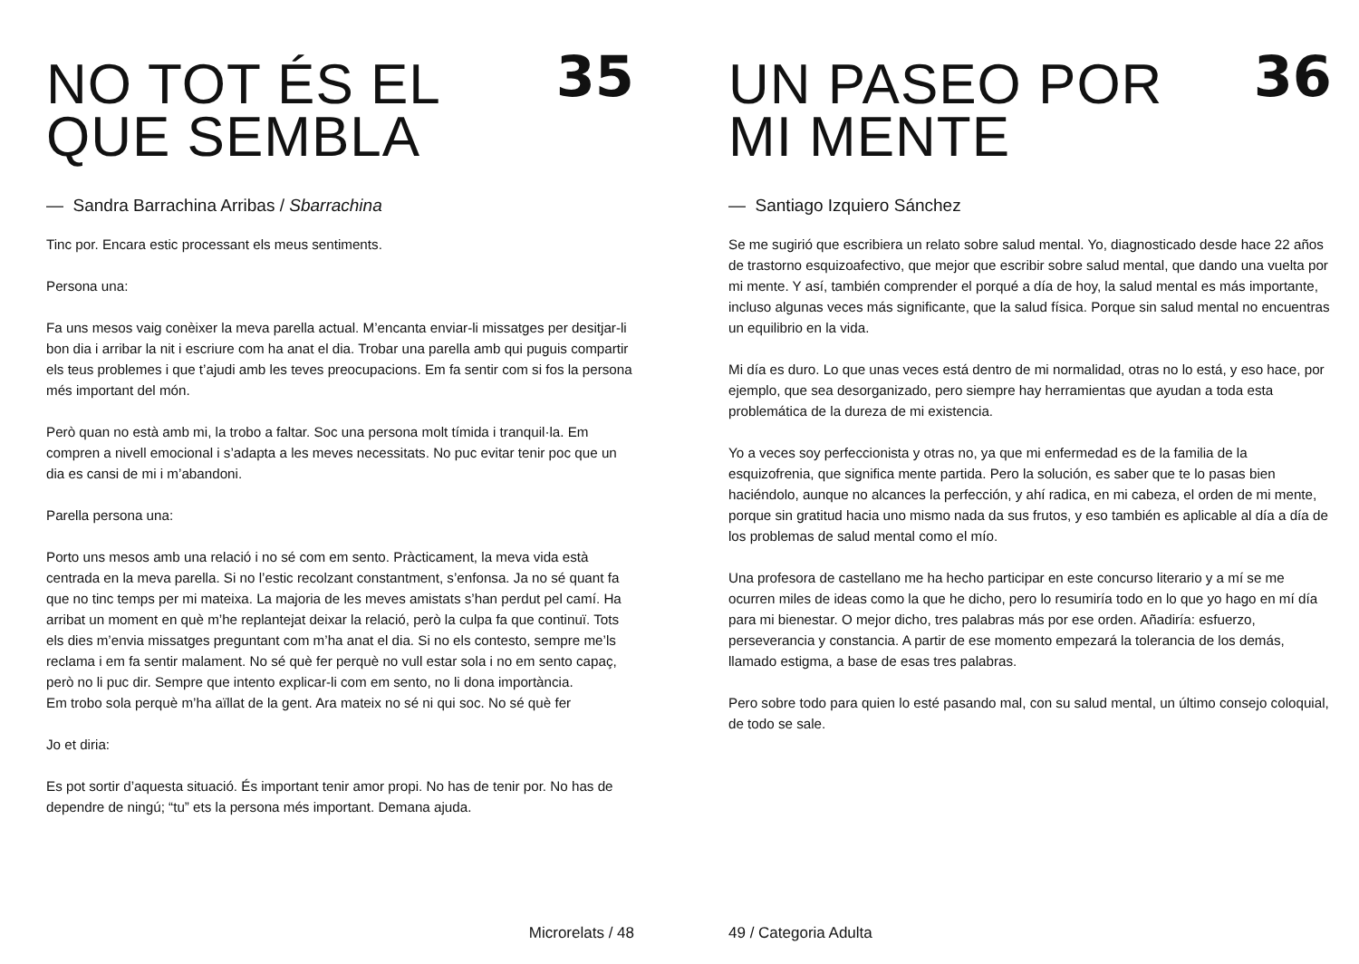NO TOT ÉS EL
QUE SEMBLA
35
— Sandra Barrachina Arribas / Sbarrachina
Tinc por. Encara estic processant els meus sentiments.
Persona una:
Fa uns mesos vaig conèixer la meva parella actual. M’encanta enviar-li missatges per desitjar-li bon dia i arribar la nit i escriure com ha anat el dia. Trobar una parella amb qui puguis compartir els teus problemes i que t’ajudi amb les teves preocupacions. Em fa sentir com si fos la persona més important del món.
Però quan no està amb mi, la trobo a faltar. Soc una persona molt tímida i tranquil·la. Em compren a nivell emocional i s’adapta a les meves necessitats. No puc evitar tenir poc que un dia es cansi de mi i m’abandoni.
Parella persona una:
Porto uns mesos amb una relació i no sé com em sento. Pràcticament, la meva vida està centrada en la meva parella. Si no l’estic recolzant constantment, s’enfonsa. Ja no sé quant fa que no tinc temps per mi mateixa. La majoria de les meves amistats s’han perdut pel camí. Ha arribat un moment en què m’he replantejat deixar la relació, però la culpa fa que continuï. Tots els dies m’envia missatges preguntant com m’ha anat el dia. Si no els contesto, sempre me’ls reclama i em fa sentir malament. No sé què fer perquè no vull estar sola i no em sento capaç, però no li puc dir. Sempre que intento explicar-li com em sento, no li dona importància.
Em trobo sola perquè m’ha aïllat de la gent. Ara mateix no sé ni qui soc. No sé què fer
Jo et diria:
Es pot sortir d’aquesta situació. És important tenir amor propi. No has de tenir por. No has de dependre de ningú; “tu” ets la persona més important. Demana ajuda.
Microrelats / 48
UN PASEO POR
MI MENTE
36
— Santiago Izquiero Sánchez
Se me sugirió que escribiera un relato sobre salud mental. Yo, diagnosticado desde hace 22 años de trastorno esquizoafectivo, que mejor que escribir sobre salud mental, que dando una vuelta por mi mente. Y así, también comprender el porqué a día de hoy, la salud mental es más importante, incluso algunas veces más significante, que la salud física. Porque sin salud mental no encuentras un equilibrio en la vida.
Mi día es duro. Lo que unas veces está dentro de mi normalidad, otras no lo está, y eso hace, por ejemplo, que sea desorganizado, pero siempre hay herramientas que ayudan a toda esta problemática de la dureza de mi existencia.
Yo a veces soy perfeccionista y otras no, ya que mi enfermedad es de la familia de la esquizofrenia, que significa mente partida. Pero la solución, es saber que te lo pasas bien haciéndolo, aunque no alcances la perfección, y ahí radica, en mi cabeza, el orden de mi mente, porque sin gratitud hacia uno mismo nada da sus frutos, y eso también es aplicable al día a día de los problemas de salud mental como el mío.
Una profesora de castellano me ha hecho participar en este concurso literario y a mí se me ocurren miles de ideas como la que he dicho, pero lo resumiría todo en lo que yo hago en mí día para mi bienestar. O mejor dicho, tres palabras más por ese orden. Añadiría: esfuerzo, perseverancia y constancia. A partir de ese momento empezará la tolerancia de los demás, llamado estigma, a base de esas tres palabras.
Pero sobre todo para quien lo esté pasando mal, con su salud mental, un último consejo coloquial, de todo se sale.
49 / Categoria Adulta